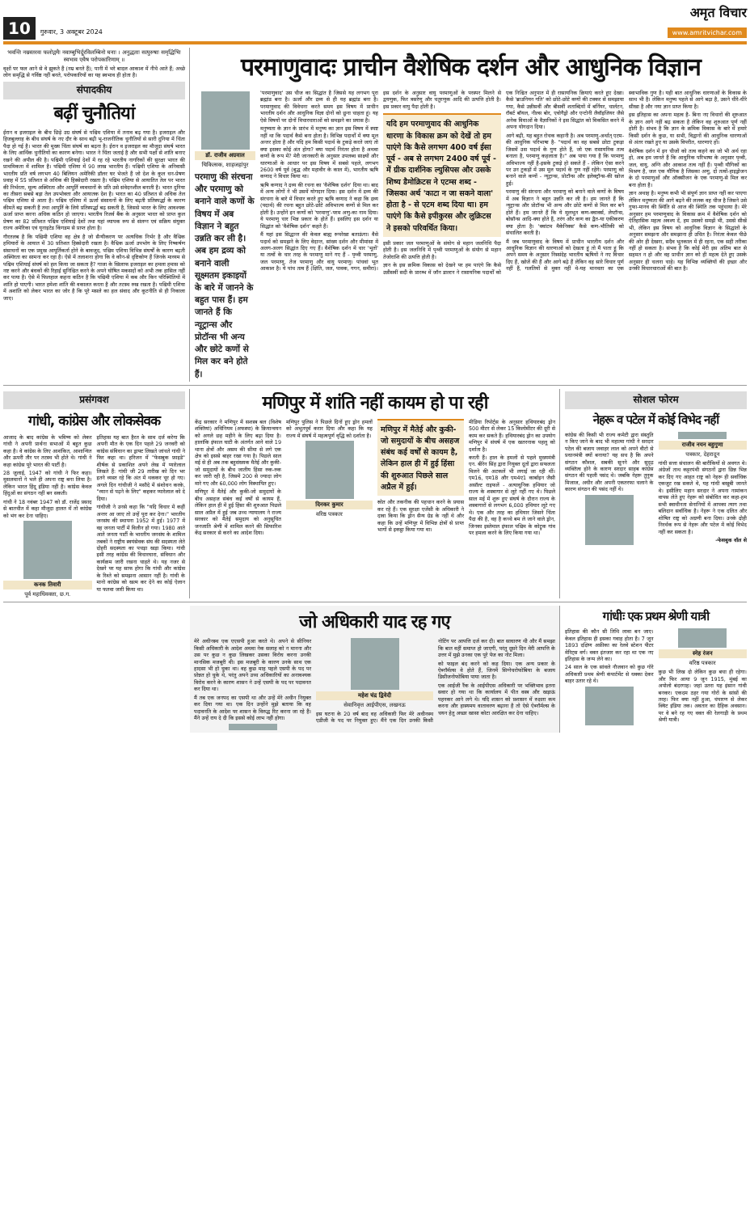10 गुरुवार, 3 अक्टूबर 2024
अमृत विचार
www.amritvichar.com
भवन्ति नम्रस्तरवः फलोद्गमैः नवाम्बुभिर्दूरविलम्बिनो घनाः । अनुद्धताः सत्पुरुषाः समृद्धिभिः स्वभाव एवैष परोपकारिणाम् ॥
वृक्षों पर फल आने से वे झुकते हैं (नम्र बनते हैं); पानी में भरे बादल आकाश में नीचे आते हैं; अच्छे लोग समृद्धि से गर्विष्ठ नहीं बनते, परोपकारियों का यह स्वभाव ही होता है।
संपादकीय
बढ़ीं चुनौतियां
ईरान व इजराइल के बीच छिड़े उग्र संघर्ष से पश्चिम एशिया में तनाव बढ़ गया है। इजराइल और हिजबुल्लाह के बीच संघर्ष के नए दौर के साथ बढ़ी भू-राजनीतिक चुनौतियों से सारी दुनिया में चिंता पैदा हो गई है। भारत की मुख्य चिंता संघर्ष का बढ़ना है। ईरान व इजराइल का मौजूदा संघर्ष भारत के लिए आर्थिक चुनौतियों का कारण बनेगा। भारत ने चिंता जताई है और सभी पक्षों से शांति बनाए रखने की अपील की है। पश्चिमी एशियाई देशों में रह रहे भारतीय नागरिकों की सुरक्षा भारत की प्राथमिकता में शामिल है। पश्चिमी एशिया में 90 लाख भारतीय हैं। पश्चिमी एशिया के अनिवासी भारतीय प्रति वर्ष लगभग 40 बिलियन अमेरिकी डॉलर घर भेजते हैं जो देश के कुल धन-प्रेषण प्रवाह में 55 प्रतिशत से अधिक की हिस्सेदारी रखता है। पश्चिम एशिया से आयातित तेल पर भारत की निर्भरता, मूल्य अस्थिरता और आपूर्ति व्यवधानों के प्रति उसे संवेदनशील बनाती है। भारत दुनिया का तीसरा सबसे बड़ा तेल उपभोक्ता और आयातक देश है। भारत का 40 प्रतिशत से अधिक तेल पश्चिम एशिया से आता है। पश्चिम एशिया में ऊर्जा संसाधनों के लिए बढ़ती प्रतिस्पर्द्धा के कारण कीमतें बढ़ सकती हैं तथा आपूर्ति के लिये प्रतिस्पर्द्धा बढ़ सकती है, जिससे भारत के लिए आवश्यक ऊर्जा प्राप्त करना अधिक कठिन हो जाएगा। भारतीय रिजर्व बैंक के अनुसार भारत को प्राप्त कुल प्रेषण का 82 प्रतिशत पश्चिम एशियाई देशों तथा यहां व्यापक रूप से संलग्न एवं सक्रिय संयुक्त राज्य अमेरिका एवं यूनाइटेड किंगडम से प्राप्त होता है।
गौरतलब है कि पश्चिमी एशिया वह क्षेत्र है जो सैन्यीकरण पर अत्यधिक निर्भर है और वैश्विक हथियारों के आयात में 30 प्रतिशत हिस्सेदारी रखता है। वैश्विक ऊर्जा उपभोग के लिए निष्कर्षण संसाधनों का एक प्रमुख आपूर्तिकर्ता होने के बावजूद, पश्चिम एशिया विभिन्न संघर्षों के कारण बढ़ती अस्थिरता का सामना कर रहा है। ऐसे में तलाशना होगा कि वे कौन-से दृष्टिकोण हैं जिनके माध्यम से पश्चिम एशियाई संघर्ष को हल किया जा सकता है? गाजा के खिलाफ इजराइल का हमला हमास को नष्ट करने और बंधकों की रिहाई सुनिश्चित करने के अपने घोषित मकसदों को अभी तक हासिल नहीं कर पाया है। ऐसे में फिलहाल कहना कठिन है कि पश्चिमी एशिया में कब और किन परिस्थितियों में शांति हो पाएगी। भारत हमेशा शांति की वकालत करता है और तटस्थ रुख रखता है। पश्चिमी एशिया में अशांति को लेकर भारत का जोर है कि पूरे मसले का हल संवाद और कूटनीति से ही निकाला जाए।
परमाणुवादः प्राचीन वैशेषिक दर्शन और आधुनिक विज्ञान
डॉ. राजीव अग्रवाल
चिकित्सक, शाहजहांपुर
परमाणु की संरचना और परमाणु को बनाने वाले कणों के विषय में अब विज्ञान ने बहुत उन्नति कर ली है। अब हम द्रव्य को बनाने वाली सूक्ष्मतम इकाइयों के बारे में जानने के बहुत पास हैं। हम जानते हैं कि न्यूट्रान्स और प्रोटॉन्स भी अन्य और छोटे कणों से मिल कर बने होते हैं।
'परमाणुवाद' उस चीज का सिद्धांत है जिससे यह लगभग पूरा ब्रह्मांड बना है। ऊर्जा और द्रव्य से ही यह ब्रह्मांड बना है। परमाणुवाद की विवेचना करते समय इस विषय में प्राचीन भारतीय दर्शन और आधुनिक विज्ञा दोनों को छूना चाहता हूं। यह ऐसे विषयों पर दोनों विचारधाराओं को समझने का प्रयास है।
मनुष्यता के ज्ञान के प्रारंभ में मनुष्य का ज्ञान इस विषय में स्पष्ट नहीं था कि पदार्थ कैसे बना होता है। विभिन्न पदार्थों में क्या मूल अन्तर होता है और यदि हम किसी पदार्थ के टुकड़े करते जाएं तो क्या इसका कोई अंत होगा? क्या पदार्थ निरंतर होता है अथवा कणों के रूप में? मेरी जानकारी के अनुसार उपलब्ध साक्ष्यों और धारणाओं के आधार पर इस विषय में सबसे पहले, लगभग 2600 वर्ष पूर्व (बुद्ध और महावीर के काल में), भारतीय ऋषि कणाद ने विचार किया था।
ऋषि कणाद ने द्रव्य की रचना का 'वैशेषिक दर्शन' दिया था। बाद में अन्य लोगों ने भी उसमें योगदान दिया। इस दर्शन में द्रव्य की संरचना के बारे में विचार करते हुए ऋषि कणाद ने कहा कि द्रव्य (पदार्थ) की रचना बहुत छोटे-छोटे अविभाज्य कणों से मिल कर होती है। उन्होंने इन कणों को 'परमाणु'-परम अणु-का नाम दिया। ये परमाणु चार भिन्न प्रकार के होते हैं। इसलिए इस दर्शन या सिद्धांत को 'वैशेषिक दर्शन' कहते हैं।
मैं यहां इस सिद्धान्त की केवल बाह्य रूपरेखा बताऊंगा। वैसे पदार्थ को समझने के लिए वेदान्त, सांख्य दर्शन और मीमांसा में अलग-अलग सिद्धांत दिए गए हैं। वैशेषिक दर्शन में चार 'भूतों' या तत्वों के चार तरह के परमाणु माने गए हैं - पृथ्वी परमाणु, जल परमाणु, तेज परमाणु और वायु परमाणु। पांचवां भूत आकाश है। ये पांच तत्व हैं (क्षिति, जल, पावक, गगन, समीरा)। इस दर्शन के अनुसार वायु परमाणुओं के परस्पर मिलने से द्वयणुक, फिर त्रसरेणु और चतुरणुक आदि की उत्पत्ति होती है। इस प्रकार वायु पैदा होती है।
यदि हम परमाणुवाद की आधुनिक धारणा के विकास क्रम को देखें तो हम पाएंगे कि कैसे लगभग 400 वर्ष ईसा पूर्व - अब से लगभग 2400 वर्ष पूर्व - में ग्रीक दार्शनिक ल्युसिपस और उसके शिष्य डैमोक्रिटस ने एटम्स शब्द - जिसका अर्थ 'काटा न जा सकने वाला' होता है - से एटम शब्द दिया था। हम पाएंगे कि कैसे इपीकुरस और लुक्रिटस ने इसको परिवर्धित किया।
इसी प्रकार जल परमाणुओं के संयोग से महान जलनिधि पैदा होती है। इस जलनिधि में पृथ्वी परमाणुओं के संयोग से महान तेजोराशि की उत्पत्ति होती है।
ज्ञान के इस क्रमिक विकास को देखने पर हम पाएंगे कि कैसे उन्नीसवीं सदी के प्रारम्भ में जॉन डाल्टन ने रासायनिक पदार्थों को एक निश्चित अनुपात में ही रासायनिक क्रियाएं करते हुए देखा। कैसे 'ब्राउनियन गति' को छोटे-छोटे कणों की टक्कर से समझाया गया, कैसे उन्नीसवीं और बीसवीं शताब्दियों में बर्नियर, चार्लटन, रॉबर्ट बॉयल, नील्स बोर, एवोगैड्रो और एन्टोनी लैवॉइजियर जैसे अनेक विधाओं के वैज्ञानिकों ने इस सिद्धांत को विकसित करने में अपना योगदान दिया।
आगे बढ़ी, यह बहुत रोचक कहानी है। अब परमाणु-अर्थात् एटम-की आधुनिक परिभाषा है- "पदार्थ का वह सबसे छोटा टुकड़ा जिसमें उस पदार्थ के गुण होते हैं, जो एक रासायनिक तत्व बनाता है, परमाणु कहलाता है।" अब पाया गया है कि परमाणु अविभाज्य नहीं है-इसके टुकड़े हो सकते हैं - लेकिन ऐसा करने पर उन टुकड़ों में उस मूल पदार्थ के गुण नहीं रहेंगे। परमाणु को बनाने वाले कणों - न्यूट्रान्स, प्रोटॉन्स और इलेक्ट्रॉन्स-की खोज हुई।
परमाणु की संरचना और परमाणु को बनाने वाले कणों के विषय में अब विज्ञान ने बहुत उन्नति कर ली है। हम जानते हैं कि न्यूट्रान्स और प्रोटॉन्स भी अन्य और छोटे कणों से मिल कर बने होते हैं। हम जानते हैं कि ये मूलभूत कण-क्वार्क्स, लेप्टॉन्स, बोसॉन्स आदि-क्या होते हैं, तरंग और कण का द्वैत-या एकीकरण क्या होता है। 'क्वांटम मैकेनिक्स' कैसे कण-भौतिकी को संचालित करती है।
मैं जब परमाणुवाद के विषय में प्राचीन भारतीय दर्शन और आधुनिक विज्ञान की धारणाओं को देखता हूं तो मैं पाता हूं कि अपने समय के अनुसार निस्संदेह भारतीय ऋषियों ने नए विचार दिए हैं, खोजें की हैं और आगे बढ़े हैं लेकिन वह सारे विचार पूर्ण नहीं हैं, गलतियों से मुक्त नहीं थे-यह मानवता का एक स्वाभाविक गुण है। यही बात आधुनिक धारणाओं के विकास के साथ भी है। लेकिन मनुष्य पहले से आगे बढ़ा है, उसने धीरे-धीरे सीखा है और नया ज्ञान प्राप्त किया है।
इस इतिहास का अपना महत्व है- बिना नए विचारों की शुरुआत के ज्ञान आगे नहीं बढ़ सकता है लेकिन वह शुरुआत पूर्ण नहीं होती है। संभव है कि ज्ञान के क्रमिक विकास के बारे में हमारे किसी दर्शन के कुछ, या सभी, विद्वानों की आधुनिक धारणाओं से अंतर रखते हुए या उसके विपरीत, धारणाएं हों।
वैशेषिक दर्शन में इन चीजों को तत्व कहने का जो भी अर्थ रहा हो, अब हम जानते हैं कि आधुनिक परिभाषा के अनुसार पृथ्वी, जल, वायु, अग्नि और आकाश तत्व नहीं हैं। पृथ्वी यौगिकों का मिश्रण है, जल एक यौगिक है जिसका अणु, दो तत्वों-हाइड्रोजन के दो परमाणुओं और ऑक्सीजन के एक परमाणु-से मिल कर बना होता है।
ज्ञान अथाह है। मनुष्य कभी भी संपूर्ण ज्ञान प्राप्त नहीं कर पाएगा लेकिन मनुष्यता की आगे बढ़ने की ललक वह चीज है जिसने उसे गुफा-मानव की स्थिति से आज की स्थिति तक पहुंचाया है। मेरे अनुसार हम परमाणुवाद के विकास क्रम में वैशेषिक दर्शन को ऐतिहासिक महत्व अवश्य दें, हम उसको समझें भी, उससे सीखें भी, लेकिन इस विषय को आधुनिक विज्ञान के सिद्धांतों के अनुसार समझना और समझाना ही उचित है। निरंतर केवल पीछे की ओर ही देखना, सदैव भूतकाल में ही रहना, एक सही तरीका नहीं हो सकता है। संभव है कि कोई मेरी इस अंतिम बात से सहमत न हो और वह प्राचीन ज्ञान को ही महत्व देते हुए उसके अनुसार ही चलना चाहे। यह विभिन्न व्यक्तियों की इच्छा और उनकी विचारधाराओं की बात है।
प्रसंगवश
गांधी, कांग्रेस और लोकसेवक
आजाद के बाद कांग्रेस के भविष्य को लेकर गांधी ने अपनी प्रार्थना सभाओं में बहुत कुछ कहा है। वे कांग्रेस के लिए आशंकित, आशान्वित और ऊपरी तौर पर तटस्थ भी होते थे। गांधी ने कहा कांग्रेस पूरे भारत की पार्टी है।
28 जुलाई, 1947 को गांधी ने फिर कहा। मुसलमानों ने भले ही अपना राष्ट्र बना लिया है। लेकिन भारत हिंदू इंडिया नहीं है। कांग्रेस केवल हिंदुओं का संगठन नहीं बन सकती।
गांधी ने 18 नवंबर 1947 को डॉ. राजेंद्र प्रसाद से बातचीत में कहा मौजूदा हालत में तो कांग्रेस को भंग कर देना चाहिए।
कनक तिवारी
पूर्व महाधिवक्ता, छ.ग.
इतिहास यह बात हैरत के साथ दर्ज करेगा कि अपनी मौत के एक दिन पहले 29 जनवरी को कांग्रेस संविधान का ड्राफ्ट लिखते जांचते गांधी ने फिर कहा था। हरिजन में "फेसबुक फ्राइडे" शीर्षक से प्रकाशित अपने लेख में प्यारेलाल लिखते हैं: गांधी जी 29 तारीख को दिन भर इतने व्यस्त रहे कि अंत में थककर चूर हो गए। अगले दिन गांधीजी ने मसौदे में संशोधन करके, "ध्यान से पढ़ने के लिए" कहकर प्यारेलाल को दे दिया।
गांधीजी ने उनसे कहा कि "यदि विचार में कहीं अन्तर आ जाए तो उन्हें पूरा कर देना।" भारतीय जनसंघ की स्थापना 1952 में हुई। 1977 में वह जनता पार्टी में विलीन हो गया। 1980 आते आते जनता पार्टी के भारतीय जनसंघ के शामिल तबकों ने राष्ट्रीय स्वयंसेवक संघ की सदस्यता लेते दोहरी सदस्यता का पचड़ा खड़ा किया। गांधी इसी तरह कांग्रेस की विचारधारा, संविधान और कार्यक्रम जारी रखना चाहते थे। यह नजर से देखने पर यह साफ होगा कि गांधी और कांग्रेस के रिश्ते को समझना आसान नहीं है। गांधी के मानो कांग्रेस को खत्म कर देने का कोई ऐलान या फतवा जारी किया था।
मणिपुर में शांति नहीं कायम हो पा रही
केंद्र सरकार ने मणिपुर में सशस्त्र बल (विशेष शक्तियां) अधिनियम (अफस्पा) के क्रियान्वयन को अगले छह महीने के लिए बढ़ा दिया है। हालांकि इंफाल घाटी के अंतर्गत आने वाले 19 थाना क्षेत्रों और असम की सीमा से लगे एक क्षेत्र को इससे बाहर रखा गया है। पिछले साल मई से ही अब तक बहुसंख्यक मैतेई और कुकी-जो समुदायों के बीच जातीय हिंसा रुक-रुक कर जारी रही है, जिसमें 200 से ज्यादा लोग मारे गए और 60,000 लोग विस्थापित हुए।
मणिपुर में मैतेई और कुकी-जो समुदायों के बीच असहज संबंध कई वर्षों से कायम हैं, लेकिन हाल ही में हुई हिंसा की शुरुआत पिछले साल अप्रैल में हुई जब उच्च न्यायालय ने राज्य सरकार को मैतेई समुदाय को अनुसूचित जनजाति श्रेणी में शामिल करने की सिफारिश केंद्र सरकार से करने का आदेश दिया।
मणिपुर पुलिस ने पिछले दिनों हुए ड्रोन हमलों को अभूतपूर्व करार दिया और कहा कि यह राज्य में संघर्ष में महत्वपूर्ण वृद्धि को दर्शाता है।
दिनकर कुमार
वरिष्ठ पत्रकार
मणिपुर में मैतेई और कुकी-जो समुदायों के बीच असहज संबंध कई वर्षों से कायम है, लेकिन हाल ही में हुई हिंसा की शुरुआत पिछले साल अप्रैल में हुई।
स्रोत और तकनीक की पहचान करने के प्रयास कर रहे हैं। एक सुरक्षा एजेंसी के अधिकारी ने दावा किया कि ड्रोन सैन्य ग्रेड के नहीं थे और कहा कि उन्हें मणिपुर में विभिन्न क्षेत्रों से प्राप्त भागों से इकट्ठा किया गया था।
मीडिया रिपोर्ट्स के अनुसार हथियारबंद ड्रोन 500 मीटर से लेकर 15 किलोमीटर की दूरी से काम कर सकते हैं। हथियारबंद ड्रोन का उपयोग मणिपुर में संघर्ष में एक खतरनाक पहलू को दर्शाता है।
करती हैं। हाल के हमलों से पहले मुख्यमंत्री एन. बीरेन सिंह द्वारा नियुक्त दूतों द्वारा सफलता मिलने की अटकलें भी लगाई जा रही थीं। एम16, एम18 और एम4ए1 कार्बाइन जैसी असॉल्ट राइफलें - अत्याधुनिक हथियार जो राज्य के शस्त्रागार से लूटे नहीं गए थे। पिछले साल मई में शुरू हुए संघर्ष के दौरान राज्य के शस्त्रागारों से लगभग 6,000 हथियार लूटे गए थे। एक और तरह का हथियार जिसने चिंता पैदा की है, वह है कच्चे बम ले जाने वाले ड्रोन, जिनका इस्तेमाल इंफाल पश्चिम के कोट्रुक गांव पर हमला करने के लिए किया गया था।
सोशल फोरम
नेहरू व पटेल में कोई विभेद नहीं
कांग्रेस की किसी भी राज्य कमेटी द्वारा संस्तुति न किए जाने के बाद भी महात्मा गांधी ने सरदार पटेल की बजाय जवाहर लाल को अपने वीटो से प्रधानमंत्री क्यों बनाया? यह सच है कि अपने संगठन कौशल, सबकी सुनने और सुदृढ़ व्यक्तित्व होने के कारण सरदार साहब कांग्रेस संगठन की पहली पसंद थे। जबकि नेहरू तुनुक मिजाज, अधीर और अपनी एकतरफा चलाने के कारण संगठन की पसंद नहीं थे।
राजीव नयन बहुगुणा
पत्रकार, देहरादून
गांधी सत्ता संचालन की बारीकियों से अवगत थे। अंग्रेजों ताथ कट्टरपंथी संगठनों द्वारा छिन्न भिन्न कर दिए गए आहत राष्ट्र को नेहरू ही सर्वाधिक एकजुट रख सकते थे, यह गांधी बखूबी जानते थे। इसीलिए महान सरदार ने अपना नामांकन वापस लेते हुए नेहरू को संबोधित कर कहा-हम सभी स्वाधीनता सेनानियों में आपका त्याग तथा बलिदान सर्वाधिक है। नेहरू ने एक दलित और शोषित राष्ट्र को अग्रणी बना दिया। उनके द्रोही निरर्थक रूप से नेहरू और पटेल में कोई विभेद नहीं कर सकता है।
-फेसबुक वॉल से
जो अधिकारी याद रह गए
मेरे अधीनस्थ एक एएसपी हुआ करते थे। अपने से सीनियर किसी अधिकारी के आदेश अथवा नेक सलाह को न मानना और उस पर कुछ न कुछ लिखकर उसका विरोध करना उनकी मानसिक मजबूरी थी। इस मजबूरी के कारण उनके साथ एक हादसा भी हो चुका था। वह कुछ माह पहले एसपी के पद पर प्रोन्नत हो चुके थे, परंतु अपने उच्च अधिकारियों का अनावश्यक विरोध करने के कारण शासन ने उन्हें एसपी के पद पर पदावनत कर दिया था।
मैं तब एक जनपद का एसपी था और उन्हें मेरे अधीन नियुक्त कर दिया गया था। एक दिन उन्होंने मुझे बताया कि वह पदावनति के आदेश पर शासन के विरुद्ध रिट करना जा रहे हैं। मैंने उन्हें राय दे दी कि इससे कोई लाभ नहीं होगा।
महेश चंद्र द्विवेदी
सेवानिवृत्त आईपीएस, लखनऊ
इस घटना के 20 वर्ष बाद वह अधिकारी फिर मेरे अधीनस्थ एडीजी के पद पर नियुक्त हुए। मैंने एक दिन उनकी किसी नोटिंग पर आपत्ति दर्ज कर दी। बात साधारण थी और मैं समझा कि बात वहीं समाप्त हो जाएगी, परंतु दूसरे दिन मेरी आपत्ति के उत्तर में मुझे उनका एक पूरे पेज का नोट मिला।
को फाइल बंद करने को कह दिया। एक अन्य प्रकार के ऐब्नॉर्मल्स वे होते हैं, जिनमें सिग्नेचरोफोबिया के बजाय डिसीजनोफोबिया पाया जाता है।
एक आईजी रैंक के आईपीएस अधिकारी पर भक्तिभाव इतना सवार हो गया था कि कार्यालय में पीत वस्त्र और खड़ाऊं पहनकर आने लगे थे। यदि शासन को प्रशासन में रुक्षता कम करना और हास्यमय वातावरण बढ़ाना है तो ऐसे ऐब्नॉर्मल्स के चयन हेतु अच्छा खासा कोटा आरक्षित कर देना चाहिए।
गांधीः एक प्रथम श्रेणी यात्री
इतिहास की कौन सी तिथि लावा बन जाए। केवल इतिहास ही इसका गवाह होता है। 7 जून 1893 दक्षिण अफ्रीका का रेलवे स्टेशन पीटर मेरिट्स वर्ग। वक्त इंतजार कर रहा था एक नए इतिहास के जन्म लेने का।
24 साल के एक सांवले नौजवान को कुछ गोरे अधिकारी प्रथम श्रेणी कंपार्टमेंट से धक्का देकर बाहर उतार रहे थे।
स्नेह रंजन
वरिष्ठ पत्रकार
कुछ भी लिख दो लेकिन कुछ बचा ही रहेगा। और फिर आया 9 जून 1915, मुंबई का अपोलो बंदरगाह। जहां उतरा यह इंसान गांधी बनकर। एकदम ठहर गया गोरों के सांसों की तरह। फिर क्या नहीं हुआ, चंपारण से लेकर क्विट इंडिया तक। अवतार का दैहिक अवसान। पर वे बने रह गए वक्त की रेलगाड़ी के प्रथम श्रेणी यात्री।